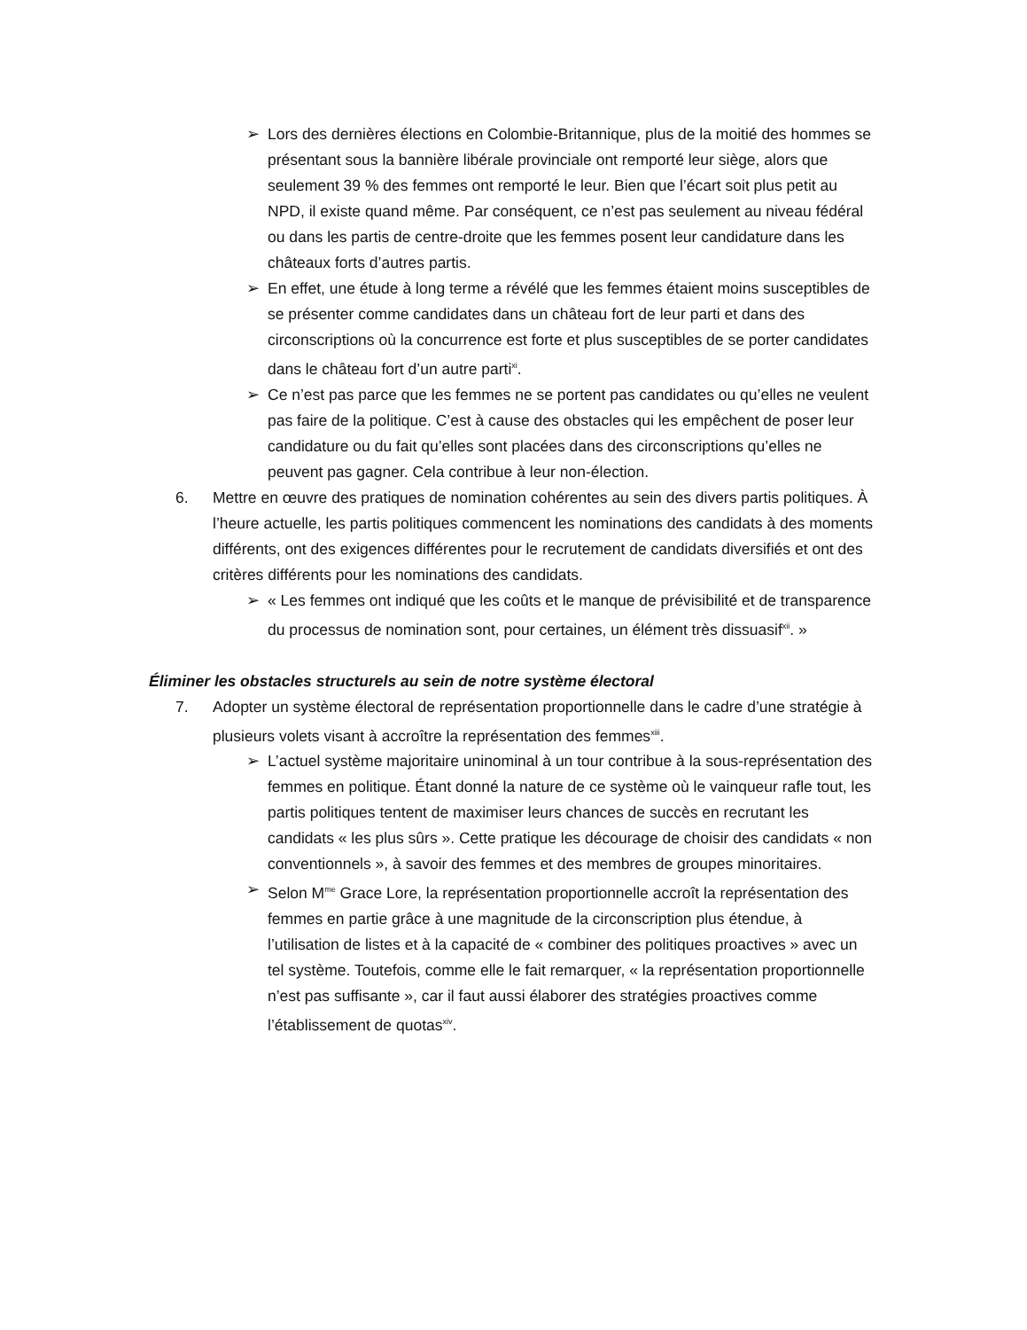➢ Lors des dernières élections en Colombie-Britannique, plus de la moitié des hommes se présentant sous la bannière libérale provinciale ont remporté leur siège, alors que seulement 39 % des femmes ont remporté le leur. Bien que l’écart soit plus petit au NPD, il existe quand même. Par conséquent, ce n’est pas seulement au niveau fédéral ou dans les partis de centre-droite que les femmes posent leur candidature dans les châteaux forts d’autres partis.
➢ En effet, une étude à long terme a révélé que les femmes étaient moins susceptibles de se présenter comme candidates dans un château fort de leur parti et dans des circonscriptions où la concurrence est forte et plus susceptibles de se porter candidates dans le château fort d’un autre parti<sup>xi</sup>.
➢ Ce n’est pas parce que les femmes ne se portent pas candidates ou qu’elles ne veulent pas faire de la politique. C’est à cause des obstacles qui les empêchent de poser leur candidature ou du fait qu’elles sont placées dans des circonscriptions qu’elles ne peuvent pas gagner. Cela contribue à leur non-élection.
6. Mettre en œuvre des pratiques de nomination cohérentes au sein des divers partis politiques. À l’heure actuelle, les partis politiques commencent les nominations des candidats à des moments différents, ont des exigences différentes pour le recrutement de candidats diversifiés et ont des critères différents pour les nominations des candidats.
➢ « Les femmes ont indiqué que les coûts et le manque de prévisibilité et de transparence du processus de nomination sont, pour certaines, un élément très dissuasif<sup>xii</sup>. »
Éliminer les obstacles structurels au sein de notre système électoral
7. Adopter un système électoral de représentation proportionnelle dans le cadre d’une stratégie à plusieurs volets visant à accroître la représentation des femmes<sup>xiii</sup>.
➢ L’actuel système majoritaire uninominal à un tour contribue à la sous-représentation des femmes en politique. Étant donné la nature de ce système où le vainqueur rafle tout, les partis politiques tentent de maximiser leurs chances de succès en recrutant les candidats « les plus sûrs ». Cette pratique les décourage de choisir des candidats « non conventionnels », à savoir des femmes et des membres de groupes minoritaires.
➢ Selon M<sup>me</sup> Grace Lore, la représentation proportionnelle accroît la représentation des femmes en partie grâce à une magnitude de la circonscription plus étendue, à l’utilisation de listes et à la capacité de « combiner des politiques proactives » avec un tel système. Toutefois, comme elle le fait remarquer, « la représentation proportionnelle n’est pas suffisante », car il faut aussi élaborer des stratégies proactives comme l’établissement de quotas<sup>xiv</sup>.